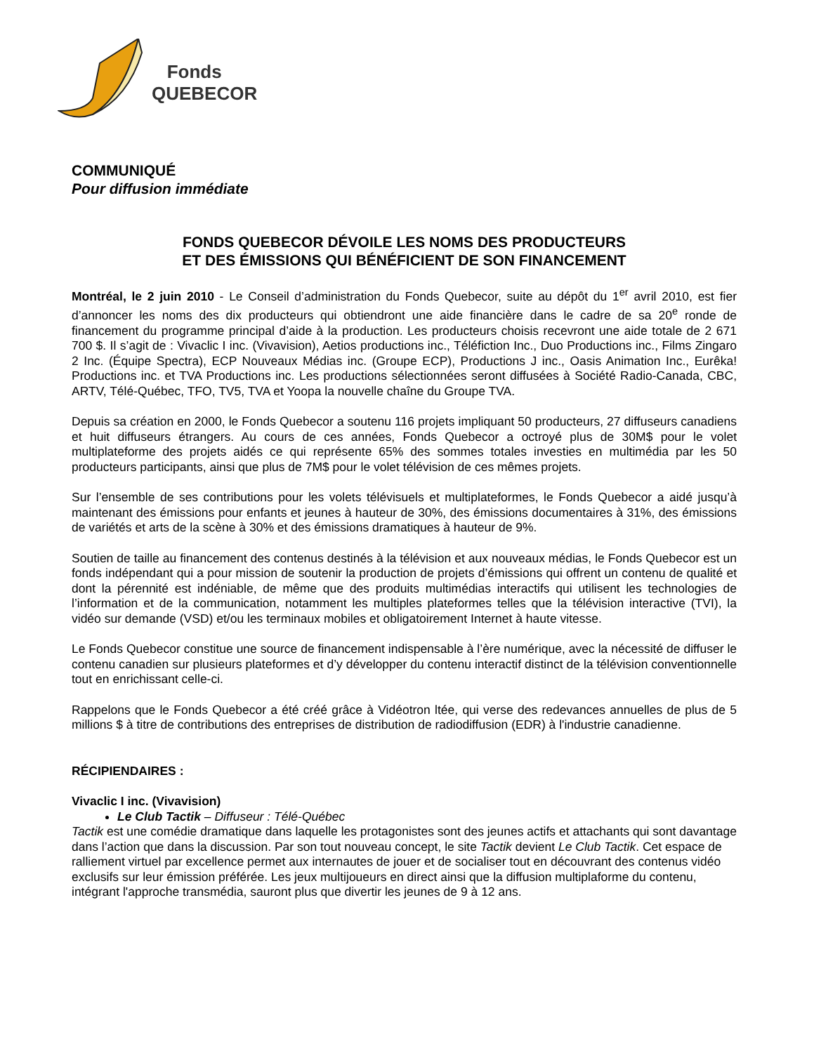Fonds
QUEBECOR
COMMUNIQUÉ
Pour diffusion immédiate
FONDS QUEBECOR DÉVOILE LES NOMS DES PRODUCTEURS
ET DES ÉMISSIONS QUI BÉNÉFICIENT DE SON FINANCEMENT
Montréal, le 2 juin 2010 - Le Conseil d’administration du Fonds Quebecor, suite au dépôt du 1<sup>er</sup> avril 2010, est fier d’annoncer les noms des dix producteurs qui obtiendront une aide financière dans le cadre de sa 20<sup>e</sup> ronde de financement du programme principal d’aide à la production. Les producteurs choisis recevront une aide totale de 2 671 700 $. Il s’agit de : Vivaclic I inc. (Vivavision), Aetios productions inc., Téléfiction Inc., Duo Productions inc., Films Zingaro 2 Inc. (Équipe Spectra), ECP Nouveaux Médias inc. (Groupe ECP), Productions J inc., Oasis Animation Inc., Eurêka! Productions inc. et TVA Productions inc. Les productions sélectionnées seront diffusées à Société Radio-Canada, CBC, ARTV, Télé-Québec, TFO, TV5, TVA et Yoopa la nouvelle chaîne du Groupe TVA.
Depuis sa création en 2000, le Fonds Quebecor a soutenu 116 projets impliquant 50 producteurs, 27 diffuseurs canadiens et huit diffuseurs étrangers. Au cours de ces années, Fonds Quebecor a octroyé plus de 30M$ pour le volet multiplateforme des projets aidés ce qui représente 65% des sommes totales investies en multimédia par les 50 producteurs participants, ainsi que plus de 7M$ pour le volet télévision de ces mêmes projets.
Sur l’ensemble de ses contributions pour les volets télévisuels et multiplateformes, le Fonds Quebecor a aidé jusqu’à maintenant des émissions pour enfants et jeunes à hauteur de 30%, des émissions documentaires à 31%, des émissions de variétés et arts de la scène à 30% et des émissions dramatiques à hauteur de 9%.
Soutien de taille au financement des contenus destinés à la télévision et aux nouveaux médias, le Fonds Quebecor est un fonds indépendant qui a pour mission de soutenir la production de projets d’émissions qui offrent un contenu de qualité et dont la pérennité est indéniable, de même que des produits multimédias interactifs qui utilisent les technologies de l’information et de la communication, notamment les multiples plateformes telles que la télévision interactive (TVI), la vidéo sur demande (VSD) et/ou les terminaux mobiles et obligatoirement Internet à haute vitesse.
Le Fonds Quebecor constitue une source de financement indispensable à l’ère numérique, avec la nécessité de diffuser le contenu canadien sur plusieurs plateformes et d’y développer du contenu interactif distinct de la télévision conventionnelle tout en enrichissant celle-ci.
Rappelons que le Fonds Quebecor a été créé grâce à Vidéotron ltée, qui verse des redevances annuelles de plus de 5 millions $ à titre de contributions des entreprises de distribution de radiodiffusion (EDR) à l'industrie canadienne.
RÉCIPIENDAIRES :
Vivaclic I inc. (Vivavision)
Le Club Tactik – Diffuseur : Télé-Québec
Tactik est une comédie dramatique dans laquelle les protagonistes sont des jeunes actifs et attachants qui sont davantage dans l’action que dans la discussion. Par son tout nouveau concept, le site Tactik devient Le Club Tactik. Cet espace de ralliement virtuel par excellence permet aux internautes de jouer et de socialiser tout en découvrant des contenus vidéo exclusifs sur leur émission préférée. Les jeux multijoueurs en direct ainsi que la diffusion multiplaforme du contenu, intégrant l'approche transmédia, sauront plus que divertir les jeunes de 9 à 12 ans.